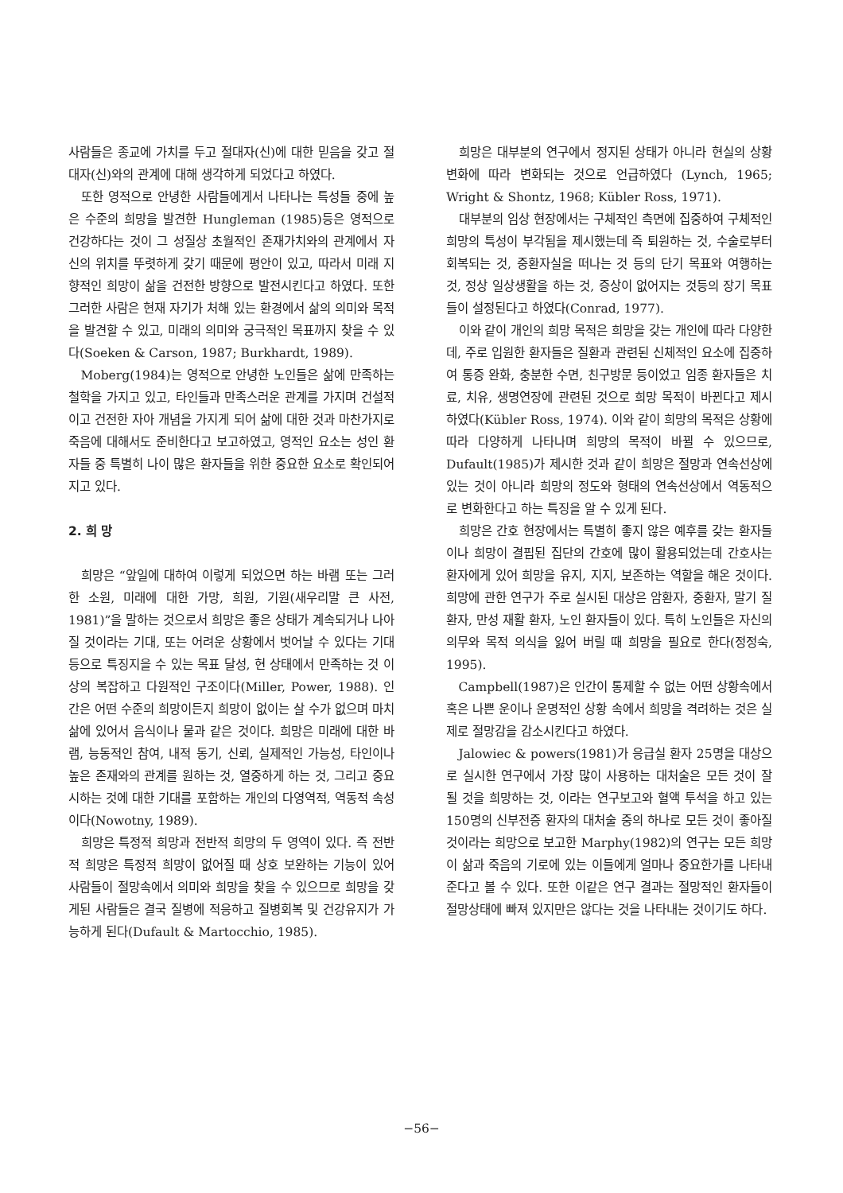사람들은 종교에 가치를 두고 절대자(신)에 대한 믿음을 갖고 절대자(신)와의 관계에 대해 생각하게 되었다고 하였다.
또한 영적으로 안녕한 사람들에게서 나타나는 특성들 중에 높은 수준의 희망을 발견한 Hungleman (1985)등은 영적으로 건강하다는 것이 그 성질상 초월적인 존재가치와의 관계에서 자신의 위치를 뚜렷하게 갖기 때문에 평안이 있고, 따라서 미래 지향적인 희망이 삶을 건전한 방향으로 발전시킨다고 하였다. 또한 그러한 사람은 현재 자기가 처해 있는 환경에서 삶의 의미와 목적을 발견할 수 있고, 미래의 의미와 궁극적인 목표까지 찾을 수 있다(Soeken & Carson, 1987; Burkhardt, 1989).
Moberg(1984)는 영적으로 안녕한 노인들은 삶에 만족하는 철학을 가지고 있고, 타인들과 만족스러운 관계를 가지며 건설적이고 건전한 자아 개념을 가지게 되어 삶에 대한 것과 마찬가지로 죽음에 대해서도 준비한다고 보고하였고, 영적인 요소는 성인 환자들 중 특별히 나이 많은 환자들을 위한 중요한 요소로 확인되어 지고 있다.
2. 희 망
희망은 “앞일에 대하여 이렇게 되었으면 하는 바램 또는 그러한 소원, 미래에 대한 가망, 희원, 기원(새우리말 큰 사전, 1981)”을 말하는 것으로서 희망은 좋은 상태가 계속되거나 나아질 것이라는 기대, 또는 어려운 상황에서 벗어날 수 있다는 기대 등으로 특징지을 수 있는 목표 달성, 현 상태에서 만족하는 것 이상의 복잡하고 다원적인 구조이다(Miller, Power, 1988). 인간은 어떤 수준의 희망이든지 희망이 없이는 살 수가 없으며 마치 삶에 있어서 음식이나 물과 같은 것이다. 희망은 미래에 대한 바램, 능동적인 참여, 내적 동기, 신뢰, 실제적인 가능성, 타인이나 높은 존재와의 관계를 원하는 것, 열중하게 하는 것, 그리고 중요시하는 것에 대한 기대를 포함하는 개인의 다영역적, 역동적 속성이다(Nowotny, 1989).
희망은 특정적 희망과 전반적 희망의 두 영역이 있다. 즉 전반적 희망은 특정적 희망이 없어질 때 상호 보완하는 기능이 있어 사람들이 절망속에서 의미와 희망을 찾을 수 있으므로 희망을 갖게된 사람들은 결국 질병에 적응하고 질병회복 및 건강유지가 가능하게 된다(Dufault & Martocchio, 1985).
희망은 대부분의 연구에서 정지된 상태가 아니라 현실의 상황변화에 따라 변화되는 것으로 언급하였다 (Lynch, 1965; Wright & Shontz, 1968; Kübler Ross, 1971).
대부분의 임상 현장에서는 구체적인 측면에 집중하여 구체적인 희망의 특성이 부각됨을 제시했는데 즉 퇴원하는 것, 수술로부터 회복되는 것, 중환자실을 떠나는 것 등의 단기 목표와 여행하는 것, 정상 일상생활을 하는 것, 증상이 없어지는 것등의 장기 목표들이 설정된다고 하였다(Conrad, 1977).
이와 같이 개인의 희망 목적은 희망을 갖는 개인에 따라 다양한데, 주로 입원한 환자들은 질환과 관련된 신체적인 요소에 집중하여 통증 완화, 충분한 수면, 친구방문 등이었고 임종 환자들은 치료, 치유, 생명연장에 관련된 것으로 희망 목적이 바뀐다고 제시하였다(Kübler Ross, 1974). 이와 같이 희망의 목적은 상황에 따라 다양하게 나타나며 희망의 목적이 바뀔 수 있으므로, Dufault(1985)가 제시한 것과 같이 희망은 절망과 연속선상에 있는 것이 아니라 희망의 정도와 형태의 연속선상에서 역동적으로 변화한다고 하는 특징을 알 수 있게 된다.
희망은 간호 현장에서는 특별히 좋지 않은 예후를 갖는 환자들이나 희망이 결핍된 집단의 간호에 많이 활용되었는데 간호사는 환자에게 있어 희망을 유지, 지지, 보존하는 역할을 해온 것이다. 희망에 관한 연구가 주로 실시된 대상은 암환자, 중환자, 말기 질환자, 만성 재활 환자, 노인 환자들이 있다. 특히 노인들은 자신의 의무와 목적 의식을 잃어 버릴 때 희망을 필요로 한다(정정숙, 1995).
Campbell(1987)은 인간이 통제할 수 없는 어떤 상황속에서 혹은 나쁜 운이나 운명적인 상황 속에서 희망을 격려하는 것은 실제로 절망감을 감소시킨다고 하였다.
Jalowiec & powers(1981)가 응급실 환자 25명을 대상으로 실시한 연구에서 가장 많이 사용하는 대처술은 모든 것이 잘 될 것을 희망하는 것, 이라는 연구보고와 혈액 투석을 하고 있는 150명의 신부전증 환자의 대처술 중의 하나로 모든 것이 좋아질 것이라는 희망으로 보고한 Marphy(1982)의 연구는 모든 희망이 삶과 죽음의 기로에 있는 이들에게 얼마나 중요한가를 나타내 준다고 볼 수 있다. 또한 이같은 연구 결과는 절망적인 환자들이 절망상태에 빠져 있지만은 않다는 것을 나타내는 것이기도 하다.
−56−